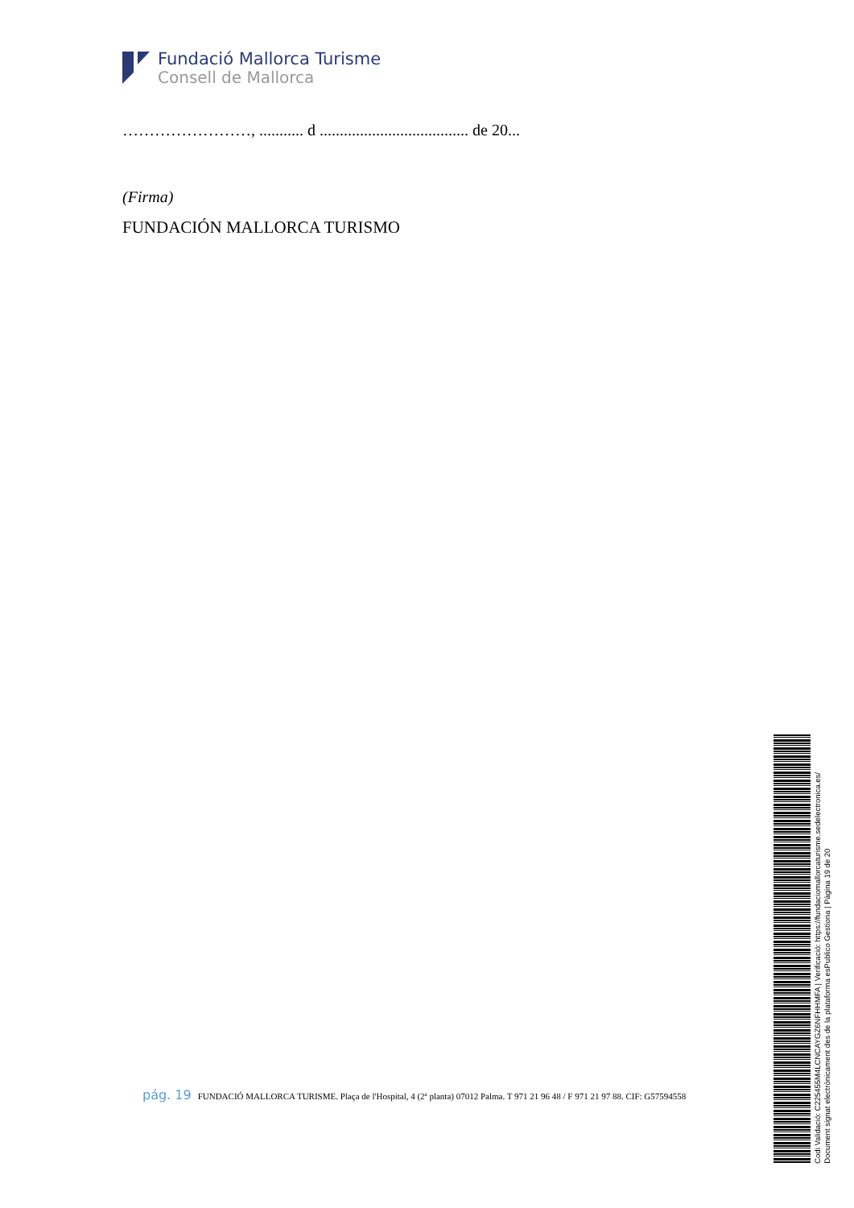Fundació Mallorca Turisme
Consell de Mallorca
……………………, ........... d ..................................... de 20...
(Firma)
FUNDACIÓN MALLORCA TURISMO
pág. 19 FUNDACIÓ MALLORCA TURISME. Plaça de l'Hospital, 4 (2ª planta) 07012 Palma. T 971 21 96 48 / F 971 21 97 88. CIF: G57594558
Codi Validació: C225455M4LCNCAYGZ6NFHHMFA | Verificació: https://fundaciomallorcaturisme.sedelectronica.es/
Document signat electrònicament des de la plataforma esPublico Gestiona | Pàgina 19 de 20